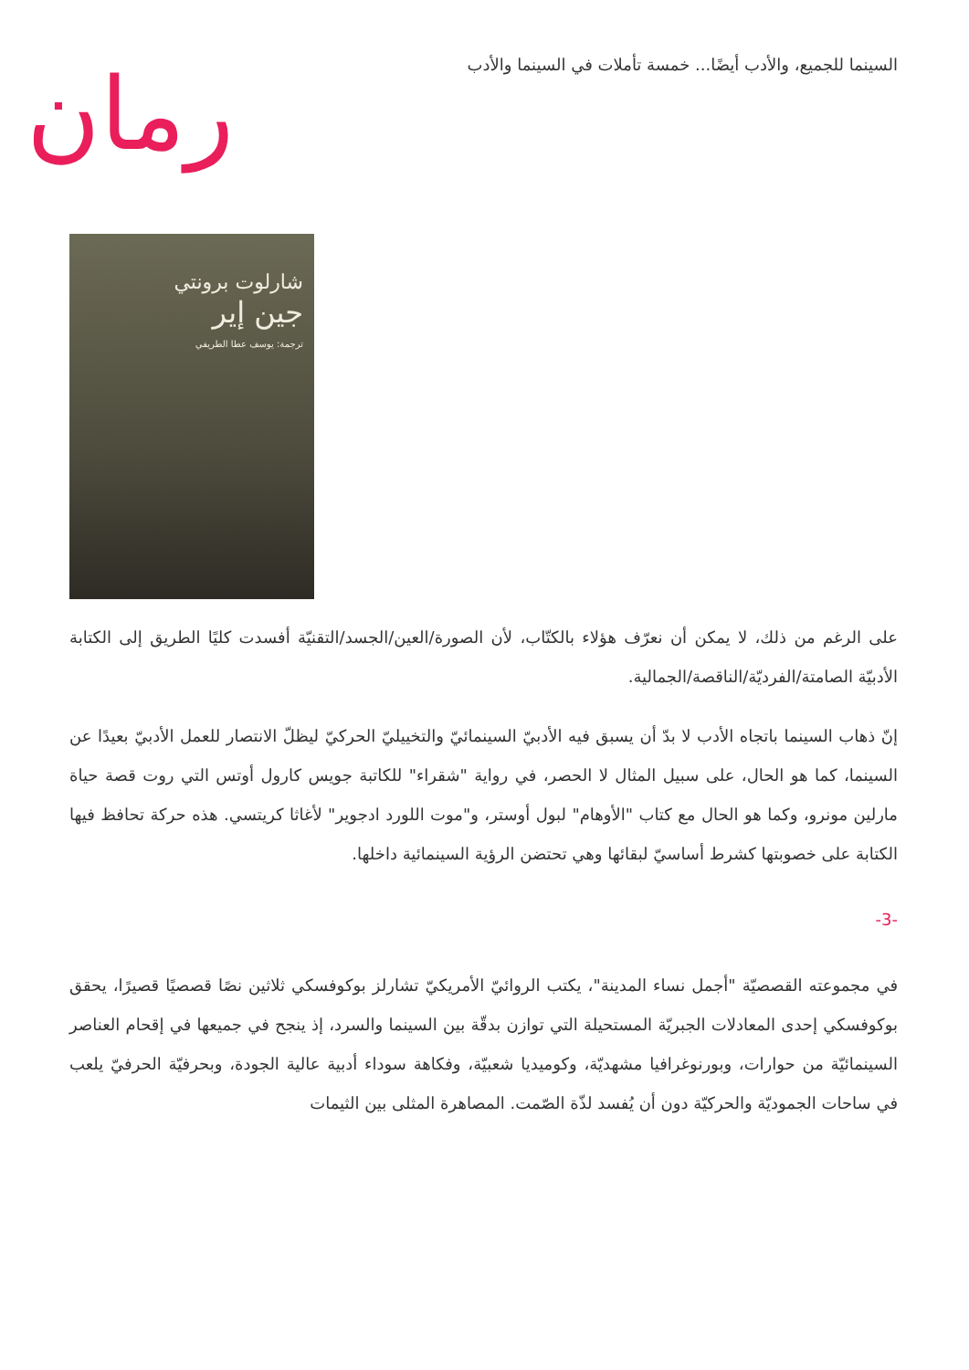السينما للجميع، والأدب أيضًا... خمسة تأملات في السينما والأدب
رمان
شارلوت برونتي
جين إير
ترجمة: يوسف عطا الطريفي
على الرغم من ذلك، لا يمكن أن نعرّف هؤلاء بالكتّاب، لأن الصورة/العين/الجسد/التقنيّة أفسدت كليًا الطريق إلى الكتابة الأدبيّة الصامتة/الفرديّة/الناقصة/الجمالية.
إنّ ذهاب السينما باتجاه الأدب لا بدّ أن يسبق فيه الأدبيّ السينمائيّ والتخييليّ الحركيّ ليظلّ الانتصار للعمل الأدبيّ بعيدًا عن السينما، كما هو الحال، على سبيل المثال لا الحصر، في رواية "شقراء" للكاتبة جويس كارول أوتس التي روت قصة حياة مارلين مونرو، وكما هو الحال مع كتاب "الأوهام" لبول أوستر، و"موت اللورد ادجوير" لأغاثا كريتسي. هذه حركة تحافظ فيها الكتابة على خصوبتها كشرط أساسيّ لبقائها وهي تحتضن الرؤية السينمائية داخلها.
-3-
في مجموعته القصصيّة "أجمل نساء المدينة"، يكتب الروائيّ الأمريكيّ تشارلز بوكوفسكي ثلاثين نصًا قصصيًا قصيرًا، يحقق بوكوفسكي إحدى المعادلات الجبريّة المستحيلة التي توازن بدقّة بين السينما والسرد، إذ ينجح في جميعها في إقحام العناصر السينمائيّة من حوارات، وبورنوغرافيا مشهديّة، وكوميديا شعبيّة، وفكاهة سوداء أدبية عالية الجودة، وبحرفيّة الحرفيّ يلعب في ساحات الجموديّة والحركيّة دون أن يُفسد لذّة الصّمت. المصاهرة المثلى بين الثيمات